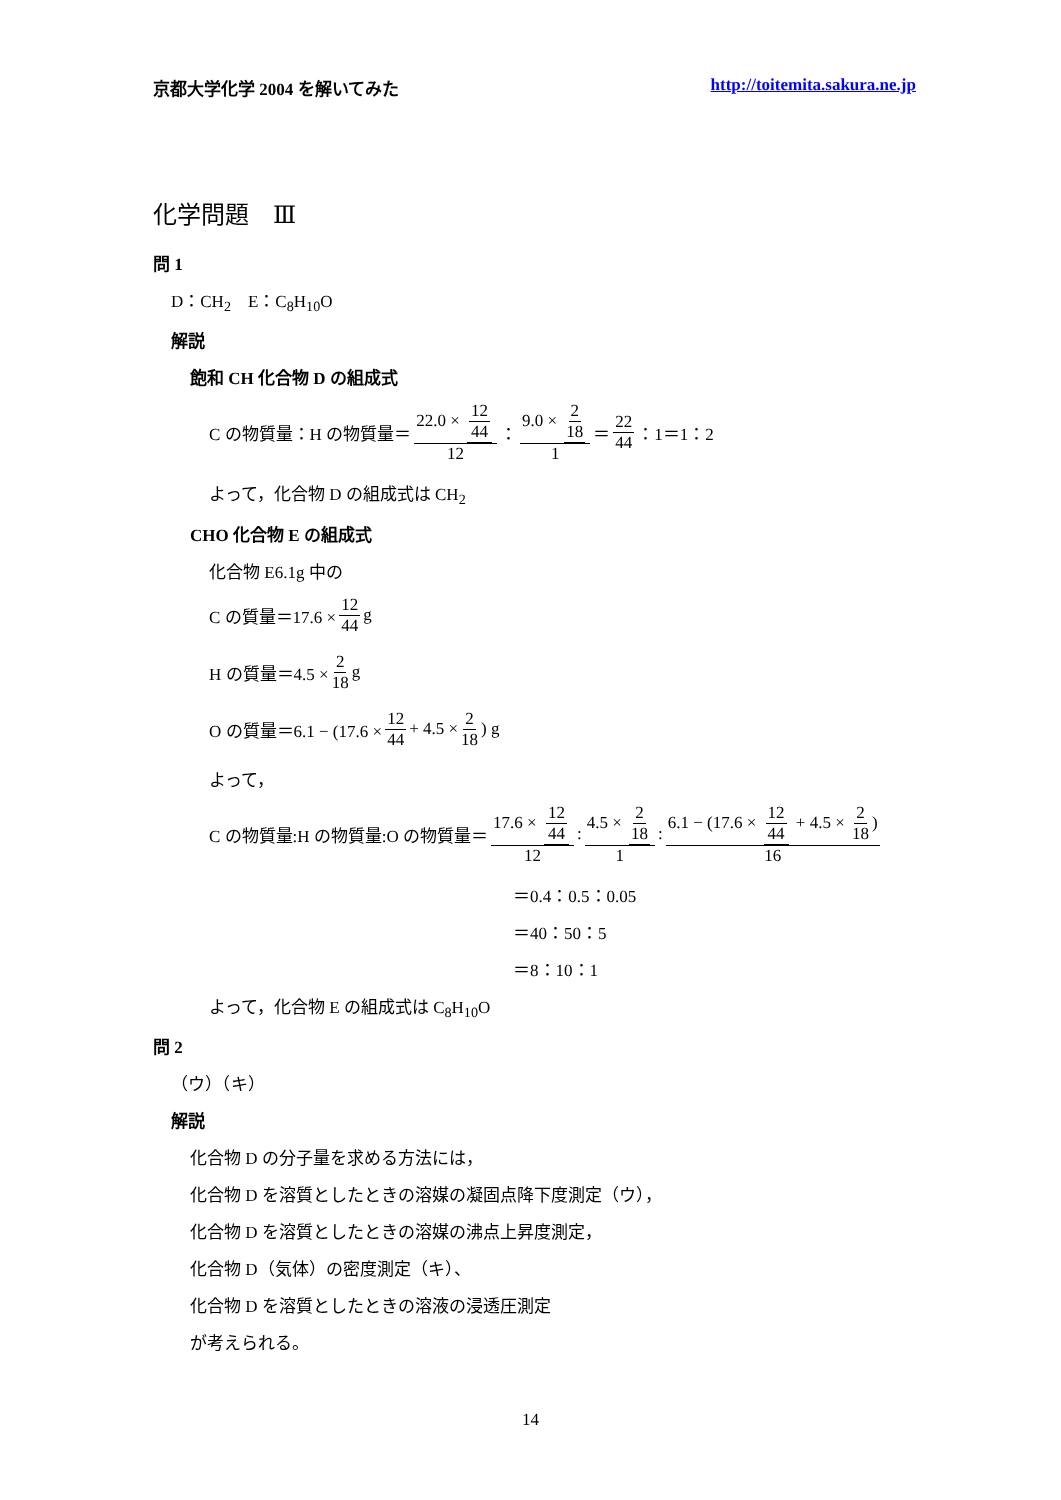京都大学化学 2004 を解いてみた http://toitemita.sakura.ne.jp
化学問題　Ⅲ
問 1
D：CH<sub>2</sub>　E：C<sub>8</sub>H<sub>10</sub>O
解説
飽和 CH 化合物 D の組成式
C の物質量：H の物質量＝ 22.0 × 12 44 12 ： 9.0 × 2 18 1 ＝ 22 44 ：1＝1：2
よって，化合物 D の組成式は CH<sub>2</sub>
CHO 化合物 E の組成式
化合物 E6.1g 中の
C の質量＝17.6 × 12 44 g
H の質量＝4.5 × 2 18 g
O の質量＝6.1 − (17.6 × 12 44 + 4.5 × 2 18) g
よって，
C の物質量:H の物質量:O の物質量＝ 17.6 × 12 44 12 : 4.5 × 2 18 1 : 6.1 − (17.6 × 12 44 + 4.5 × 2 18) 16
＝0.4：0.5：0.05
＝40：50：5
＝8：10：1
よって，化合物 E の組成式は C<sub>8</sub>H<sub>10</sub>O
問 2
（ウ）（キ）
解説
化合物 D の分子量を求める方法には，
化合物 D を溶質としたときの溶媒の凝固点降下度測定（ウ），
化合物 D を溶質としたときの溶媒の沸点上昇度測定，
化合物 D（気体）の密度測定（キ）、
化合物 D を溶質としたときの溶液の浸透圧測定
が考えられる。
14